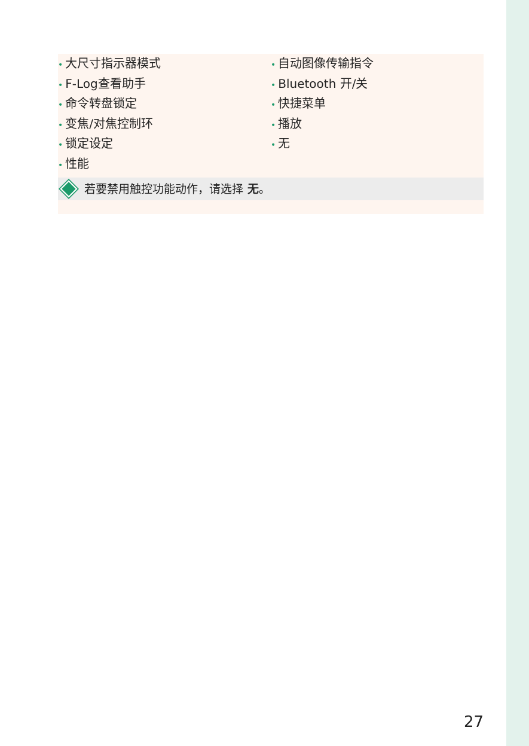• 大尺寸指示器模式
• F-Log查看助手
• 命令转盘锁定
• 变焦/对焦控制环
• 锁定设定
• 性能
• 自动图像传输指令
• Bluetooth 开/关
• 快捷菜单
• 播放
• 无
若要禁用触控功能动作，请选择 无 。
27